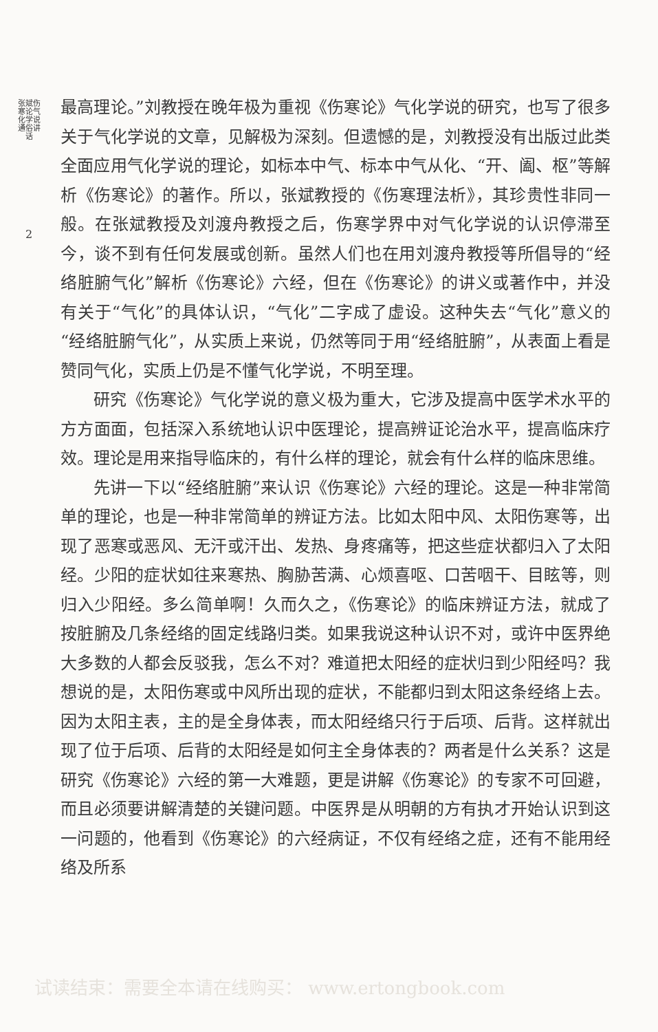张斌伤寒论气化学说
通俗讲话
2
最高理论。”刘教授在晚年极为重视《伤寒论》气化学说的研究，也写了很多关于气化学说的文章，见解极为深刻。但遗憾的是，刘教授没有出版过此类全面应用气化学说的理论，如标本中气、标本中气从化、“开、阖、枢”等解析《伤寒论》的著作。所以，张斌教授的《伤寒理法析》，其珍贵性非同一般。在张斌教授及刘渡舟教授之后，伤寒学界中对气化学说的认识停滞至今，谈不到有任何发展或创新。虽然人们也在用刘渡舟教授等所倡导的“经络脏腑气化”解析《伤寒论》六经，但在《伤寒论》的讲义或著作中，并没有关于“气化”的具体认识，“气化”二字成了虚设。这种失去“气化”意义的“经络脏腑气化”，从实质上来说，仍然等同于用“经络脏腑”，从表面上看是赞同气化，实质上仍是不懂气化学说，不明至理。
研究《伤寒论》气化学说的意义极为重大，它涉及提高中医学术水平的方方面面，包括深入系统地认识中医理论，提高辨证论治水平，提高临床疗效。理论是用来指导临床的，有什么样的理论，就会有什么样的临床思维。
先讲一下以“经络脏腑”来认识《伤寒论》六经的理论。这是一种非常简单的理论，也是一种非常简单的辨证方法。比如太阳中风、太阳伤寒等，出现了恶寒或恶风、无汗或汗出、发热、身疼痛等，把这些症状都归入了太阳经。少阳的症状如往来寒热、胸胁苦满、心烦喜呕、口苦咽干、目眩等，则归入少阳经。多么简单啊！久而久之，《伤寒论》的临床辨证方法，就成了按脏腑及几条经络的固定线路归类。如果我说这种认识不对，或许中医界绝大多数的人都会反驳我，怎么不对？难道把太阳经的症状归到少阳经吗？我想说的是，太阳伤寒或中风所出现的症状，不能都归到太阳这条经络上去。因为太阳主表，主的是全身体表，而太阳经络只行于后项、后背。这样就出现了位于后项、后背的太阳经是如何主全身体表的？两者是什么关系？这是研究《伤寒论》六经的第一大难题，更是讲解《伤寒论》的专家不可回避，而且必须要讲解清楚的关键问题。中医界是从明朝的方有执才开始认识到这一问题的，他看到《伤寒论》的六经病证，不仅有经络之症，还有不能用经络及所系
试读结束：需要全本请在线购买： www.ertongbook.com